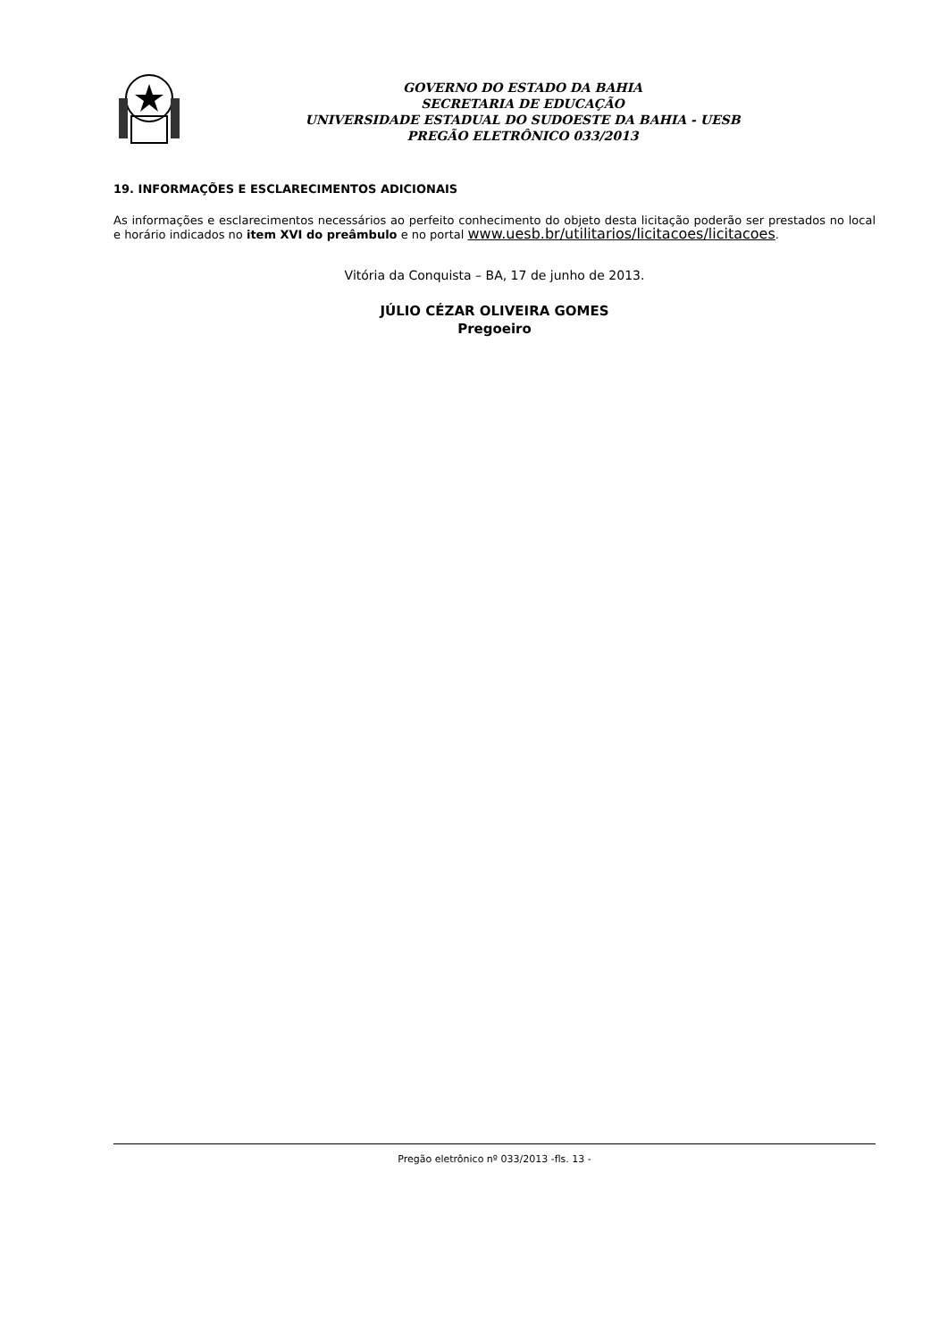GOVERNO DO ESTADO DA BAHIA
SECRETARIA DE EDUCAÇÃO
UNIVERSIDADE ESTADUAL DO SUDOESTE DA BAHIA - UESB
PREGÃO ELETRÔNICO 033/2013
19. INFORMAÇÕES E ESCLARECIMENTOS ADICIONAIS
As informações e esclarecimentos necessários ao perfeito conhecimento do objeto desta licitação poderão ser prestados no local e horário indicados no item XVI do preâmbulo e no portal www.uesb.br/utilitarios/licitacoes/licitacoes.
Vitória da Conquista – BA, 17 de junho de 2013.
JÚLIO CÉZAR OLIVEIRA GOMES
Pregoeiro
Pregão eletrônico nº 033/2013 -fls. 13 -